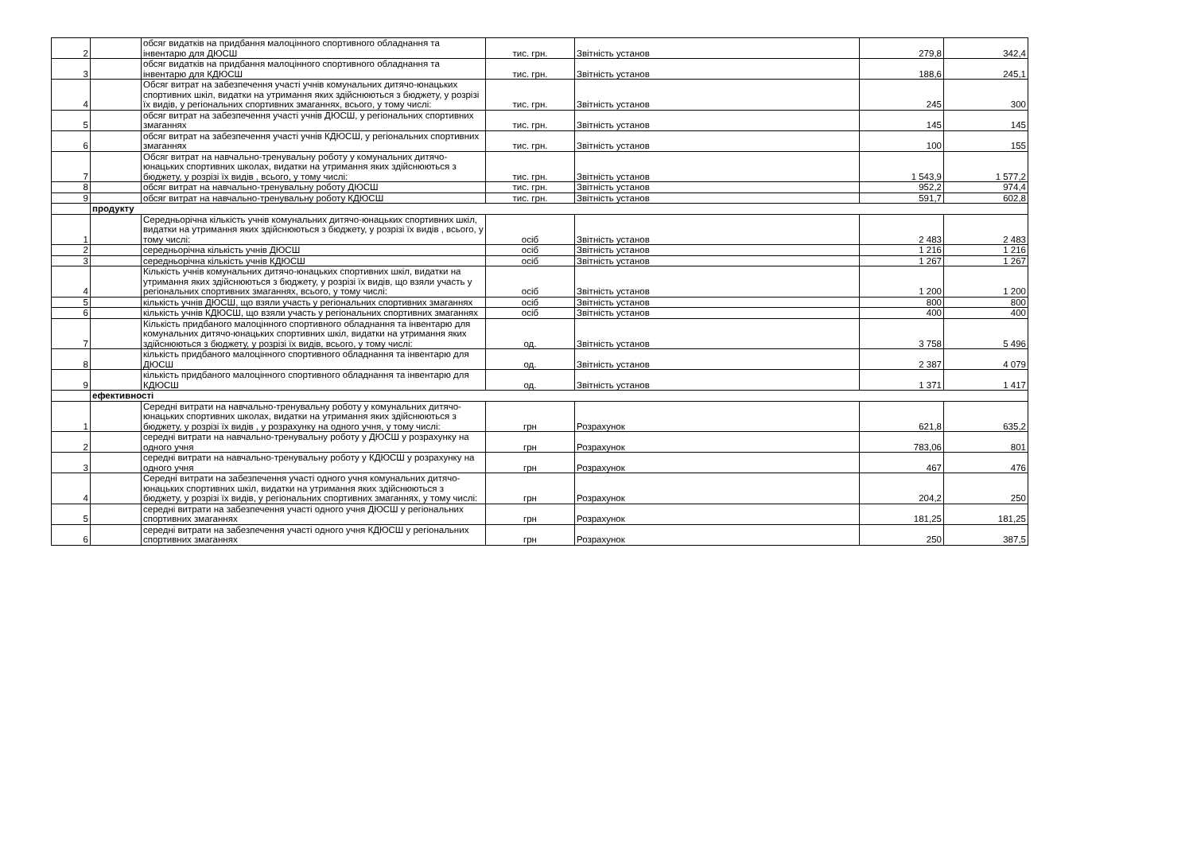| 2 | | обсяг видатків на придбання малоцінного спортивного обладнання та інвентарю для ДЮСШ | тис. грн. | Звітність установ | 279,8 | 342,4 |
| 3 | | обсяг видатків на придбання малоцінного спортивного обладнання та інвентарю для КДЮСШ | тис. грн. | Звітність установ | 188,6 | 245,1 |
| 4 | | Обсяг витрат на забезпечення участі учнів комунальних дитячо-юнацьких спортивних шкіл, видатки на утримання яких здійснюються з бюджету, у розрізі їх видів, у регіональних спортивних змаганнях, всього, у тому числі: | тис. грн. | Звітність установ | 245 | 300 |
| 5 | | обсяг витрат на забезпечення участі учнів ДЮСШ, у регіональних спортивних змаганнях | тис. грн. | Звітність установ | 145 | 145 |
| 6 | | обсяг витрат на забезпечення участі учнів КДЮСШ, у регіональних спортивних змаганнях | тис. грн. | Звітність установ | 100 | 155 |
| 7 | | Обсяг витрат на навчально-тренувальну роботу у комунальних дитячо-юнацьких спортивних школах, видатки на утримання яких здійснюються з бюджету, у розрізі їх видів , всього, у тому числі: | тис. грн. | Звітність установ | 1 543,9 | 1 577,2 |
| 8 | | обсяг витрат на навчально-тренувальну роботу ДЮСШ | тис. грн. | Звітність установ | 952,2 | 974,4 |
| 9 | | обсяг витрат на навчально-тренувальну роботу КДЮСШ | тис. грн. | Звітність установ | 591,7 | 602,8 |
| | продукту | | | | | |
| 1 | | Середньорічна кількість учнів комунальних дитячо-юнацьких спортивних шкіл, видатки на утримання яких здійснюються з бюджету, у розрізі їх видів , всього, у тому числі: | осіб | Звітність установ | 2 483 | 2 483 |
| 2 | | середньорічна кількість учнів ДЮСШ | осіб | Звітність установ | 1 216 | 1 216 |
| 3 | | середньорічна кількість учнів КДЮСШ | осіб | Звітність установ | 1 267 | 1 267 |
| 4 | | Кількість учнів комунальних дитячо-юнацьких спортивних шкіл, видатки на утримання яких здійснюються з бюджету, у розрізі їх видів, що взяли участь у регіональних спортивних змаганнях, всього, у тому числі: | осіб | Звітність установ | 1 200 | 1 200 |
| 5 | | кількість учнів ДЮСШ, що взяли участь у регіональних спортивних змаганнях | осіб | Звітність установ | 800 | 800 |
| 6 | | кількість учнів КДЮСШ, що взяли участь у регіональних спортивних змаганнях | осіб | Звітність установ | 400 | 400 |
| 7 | | Кількість придбаного малоцінного спортивного обладнання та інвентарю для комунальних дитячо-юнацьких спортивних шкіл, видатки на утримання яких здійснюються з бюджету, у розрізі їх видів, всього, у тому числі: | од. | Звітність установ | 3 758 | 5 496 |
| 8 | | кількість придбаного малоцінного спортивного обладнання та інвентарю для ДЮСШ | од. | Звітність установ | 2 387 | 4 079 |
| 9 | | кількість придбаного малоцінного спортивного обладнання та інвентарю для КДЮСШ | од. | Звітність установ | 1 371 | 1 417 |
| | ефективності | | | | | |
| 1 | | Середні витрати на навчально-тренувальну роботу у комунальних дитячо-юнацьких спортивних школах, видатки на утримання яких здійснюються з бюджету, у розрізі їх видів , у розрахунку на одного учня, у тому числі: | грн | Розрахунок | 621,8 | 635,2 |
| 2 | | середні витрати на навчально-тренувальну роботу у ДЮСШ у розрахунку на одного учня | грн | Розрахунок | 783,06 | 801 |
| 3 | | середні витрати на навчально-тренувальну роботу у КДЮСШ у розрахунку на одного учня | грн | Розрахунок | 467 | 476 |
| 4 | | Середні витрати на забезпечення участі одного учня комунальних дитячо-юнацьких спортивних шкіл, видатки на утримання яких здійснюються з бюджету, у розрізі їх видів, у регіональних спортивних змаганнях, у тому числі: | грн | Розрахунок | 204,2 | 250 |
| 5 | | середні витрати на забезпечення участі одного учня ДЮСШ у регіональних спортивних змаганнях | грн | Розрахунок | 181,25 | 181,25 |
| 6 | | середні витрати на забезпечення участі одного учня КДЮСШ у регіональних спортивних змаганнях | грн | Розрахунок | 250 | 387,5 |